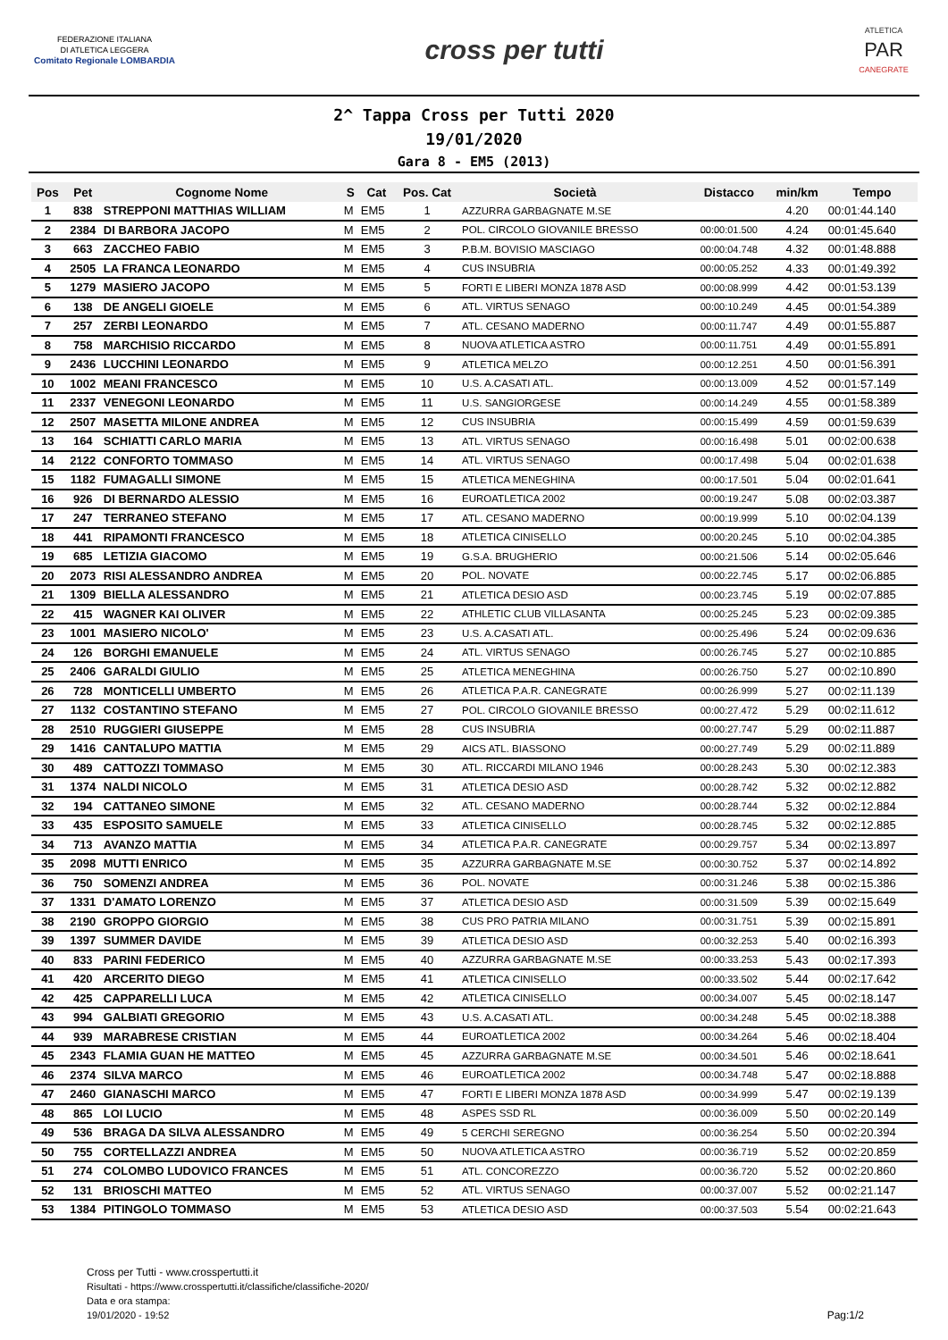FEDERAZIONE ITALIANA
DI ATLETICA LEGGERA
Comitato Regionale LOMBARDIA
cross per tutti
ATLETICA
PAR
CANEGRATE
2^ Tappa Cross per Tutti 2020
19/01/2020
Gara 8 - EM5 (2013)
| Pos | Pet | Cognome Nome | S | Cat | Pos. Cat | Società | Distacco | min/km | Tempo |
| --- | --- | --- | --- | --- | --- | --- | --- | --- | --- |
| 1 | 838 | STREPPONI MATTHIAS WILLIAM | M | EM5 | 1 | AZZURRA GARBAGNATE M.SE | | 4.20 | 00:01:44.140 |
| 2 | 2384 | DI BARBORA JACOPO | M | EM5 | 2 | POL. CIRCOLO GIOVANILE BRESSO | 00:00:01.500 | 4.24 | 00:01:45.640 |
| 3 | 663 | ZACCHEO FABIO | M | EM5 | 3 | P.B.M. BOVISIO MASCIAGO | 00:00:04.748 | 4.32 | 00:01:48.888 |
| 4 | 2505 | LA FRANCA LEONARDO | M | EM5 | 4 | CUS INSUBRIA | 00:00:05.252 | 4.33 | 00:01:49.392 |
| 5 | 1279 | MASIERO JACOPO | M | EM5 | 5 | FORTI E LIBERI MONZA 1878 ASD | 00:00:08.999 | 4.42 | 00:01:53.139 |
| 6 | 138 | DE ANGELI GIOELE | M | EM5 | 6 | ATL. VIRTUS SENAGO | 00:00:10.249 | 4.45 | 00:01:54.389 |
| 7 | 257 | ZERBI LEONARDO | M | EM5 | 7 | ATL. CESANO MADERNO | 00:00:11.747 | 4.49 | 00:01:55.887 |
| 8 | 758 | MARCHISIO RICCARDO | M | EM5 | 8 | NUOVA ATLETICA ASTRO | 00:00:11.751 | 4.49 | 00:01:55.891 |
| 9 | 2436 | LUCCHINI LEONARDO | M | EM5 | 9 | ATLETICA MELZO | 00:00:12.251 | 4.50 | 00:01:56.391 |
| 10 | 1002 | MEANI FRANCESCO | M | EM5 | 10 | U.S. A.CASATI ATL. | 00:00:13.009 | 4.52 | 00:01:57.149 |
| 11 | 2337 | VENEGONI LEONARDO | M | EM5 | 11 | U.S. SANGIORGESE | 00:00:14.249 | 4.55 | 00:01:58.389 |
| 12 | 2507 | MASETTA MILONE ANDREA | M | EM5 | 12 | CUS INSUBRIA | 00:00:15.499 | 4.59 | 00:01:59.639 |
| 13 | 164 | SCHIATTI CARLO MARIA | M | EM5 | 13 | ATL. VIRTUS SENAGO | 00:00:16.498 | 5.01 | 00:02:00.638 |
| 14 | 2122 | CONFORTO TOMMASO | M | EM5 | 14 | ATL. VIRTUS SENAGO | 00:00:17.498 | 5.04 | 00:02:01.638 |
| 15 | 1182 | FUMAGALLI SIMONE | M | EM5 | 15 | ATLETICA MENEGHINA | 00:00:17.501 | 5.04 | 00:02:01.641 |
| 16 | 926 | DI BERNARDO ALESSIO | M | EM5 | 16 | EUROATLETICA 2002 | 00:00:19.247 | 5.08 | 00:02:03.387 |
| 17 | 247 | TERRANEO STEFANO | M | EM5 | 17 | ATL. CESANO MADERNO | 00:00:19.999 | 5.10 | 00:02:04.139 |
| 18 | 441 | RIPAMONTI FRANCESCO | M | EM5 | 18 | ATLETICA CINISELLO | 00:00:20.245 | 5.10 | 00:02:04.385 |
| 19 | 685 | LETIZIA GIACOMO | M | EM5 | 19 | G.S.A. BRUGHERIO | 00:00:21.506 | 5.14 | 00:02:05.646 |
| 20 | 2073 | RISI ALESSANDRO ANDREA | M | EM5 | 20 | POL. NOVATE | 00:00:22.745 | 5.17 | 00:02:06.885 |
| 21 | 1309 | BIELLA ALESSANDRO | M | EM5 | 21 | ATLETICA DESIO ASD | 00:00:23.745 | 5.19 | 00:02:07.885 |
| 22 | 415 | WAGNER KAI OLIVER | M | EM5 | 22 | ATHLETIC CLUB VILLASANTA | 00:00:25.245 | 5.23 | 00:02:09.385 |
| 23 | 1001 | MASIERO NICOLO' | M | EM5 | 23 | U.S. A.CASATI ATL. | 00:00:25.496 | 5.24 | 00:02:09.636 |
| 24 | 126 | BORGHI EMANUELE | M | EM5 | 24 | ATL. VIRTUS SENAGO | 00:00:26.745 | 5.27 | 00:02:10.885 |
| 25 | 2406 | GARALDI GIULIO | M | EM5 | 25 | ATLETICA MENEGHINA | 00:00:26.750 | 5.27 | 00:02:10.890 |
| 26 | 728 | MONTICELLI UMBERTO | M | EM5 | 26 | ATLETICA P.A.R. CANEGRATE | 00:00:26.999 | 5.27 | 00:02:11.139 |
| 27 | 1132 | COSTANTINO STEFANO | M | EM5 | 27 | POL. CIRCOLO GIOVANILE BRESSO | 00:00:27.472 | 5.29 | 00:02:11.612 |
| 28 | 2510 | RUGGIERI GIUSEPPE | M | EM5 | 28 | CUS INSUBRIA | 00:00:27.747 | 5.29 | 00:02:11.887 |
| 29 | 1416 | CANTALUPO MATTIA | M | EM5 | 29 | AICS ATL. BIASSONO | 00:00:27.749 | 5.29 | 00:02:11.889 |
| 30 | 489 | CATTOZZI TOMMASO | M | EM5 | 30 | ATL. RICCARDI MILANO 1946 | 00:00:28.243 | 5.30 | 00:02:12.383 |
| 31 | 1374 | NALDI NICOLO | M | EM5 | 31 | ATLETICA DESIO ASD | 00:00:28.742 | 5.32 | 00:02:12.882 |
| 32 | 194 | CATTANEO SIMONE | M | EM5 | 32 | ATL. CESANO MADERNO | 00:00:28.744 | 5.32 | 00:02:12.884 |
| 33 | 435 | ESPOSITO SAMUELE | M | EM5 | 33 | ATLETICA CINISELLO | 00:00:28.745 | 5.32 | 00:02:12.885 |
| 34 | 713 | AVANZO MATTIA | M | EM5 | 34 | ATLETICA P.A.R. CANEGRATE | 00:00:29.757 | 5.34 | 00:02:13.897 |
| 35 | 2098 | MUTTI ENRICO | M | EM5 | 35 | AZZURRA GARBAGNATE M.SE | 00:00:30.752 | 5.37 | 00:02:14.892 |
| 36 | 750 | SOMENZI ANDREA | M | EM5 | 36 | POL. NOVATE | 00:00:31.246 | 5.38 | 00:02:15.386 |
| 37 | 1331 | D'AMATO LORENZO | M | EM5 | 37 | ATLETICA DESIO ASD | 00:00:31.509 | 5.39 | 00:02:15.649 |
| 38 | 2190 | GROPPO GIORGIO | M | EM5 | 38 | CUS PRO PATRIA MILANO | 00:00:31.751 | 5.39 | 00:02:15.891 |
| 39 | 1397 | SUMMER DAVIDE | M | EM5 | 39 | ATLETICA DESIO ASD | 00:00:32.253 | 5.40 | 00:02:16.393 |
| 40 | 833 | PARINI FEDERICO | M | EM5 | 40 | AZZURRA GARBAGNATE M.SE | 00:00:33.253 | 5.43 | 00:02:17.393 |
| 41 | 420 | ARCERITO DIEGO | M | EM5 | 41 | ATLETICA CINISELLO | 00:00:33.502 | 5.44 | 00:02:17.642 |
| 42 | 425 | CAPPARELLI LUCA | M | EM5 | 42 | ATLETICA CINISELLO | 00:00:34.007 | 5.45 | 00:02:18.147 |
| 43 | 994 | GALBIATI GREGORIO | M | EM5 | 43 | U.S. A.CASATI ATL. | 00:00:34.248 | 5.45 | 00:02:18.388 |
| 44 | 939 | MARABRESE CRISTIAN | M | EM5 | 44 | EUROATLETICA 2002 | 00:00:34.264 | 5.46 | 00:02:18.404 |
| 45 | 2343 | FLAMIA GUAN HE MATTEO | M | EM5 | 45 | AZZURRA GARBAGNATE M.SE | 00:00:34.501 | 5.46 | 00:02:18.641 |
| 46 | 2374 | SILVA MARCO | M | EM5 | 46 | EUROATLETICA 2002 | 00:00:34.748 | 5.47 | 00:02:18.888 |
| 47 | 2460 | GIANASCHI MARCO | M | EM5 | 47 | FORTI E LIBERI MONZA 1878 ASD | 00:00:34.999 | 5.47 | 00:02:19.139 |
| 48 | 865 | LOI LUCIO | M | EM5 | 48 | ASPES SSD RL | 00:00:36.009 | 5.50 | 00:02:20.149 |
| 49 | 536 | BRAGA DA SILVA ALESSANDRO | M | EM5 | 49 | 5 CERCHI SEREGNO | 00:00:36.254 | 5.50 | 00:02:20.394 |
| 50 | 755 | CORTELLAZZI ANDREA | M | EM5 | 50 | NUOVA ATLETICA ASTRO | 00:00:36.719 | 5.52 | 00:02:20.859 |
| 51 | 274 | COLOMBO LUDOVICO FRANCES | M | EM5 | 51 | ATL. CONCOREZZO | 00:00:36.720 | 5.52 | 00:02:20.860 |
| 52 | 131 | BRIOSCHI MATTEO | M | EM5 | 52 | ATL. VIRTUS SENAGO | 00:00:37.007 | 5.52 | 00:02:21.147 |
| 53 | 1384 | PITINGOLO TOMMASO | M | EM5 | 53 | ATLETICA DESIO ASD | 00:00:37.503 | 5.54 | 00:02:21.643 |
Cross per Tutti - www.crosspertutti.it
Risultati - https://www.crosspertutti.it/classifiche/classifiche-2020/
Data e ora stampa:
19/01/2020 - 19:52
Pag:1/2